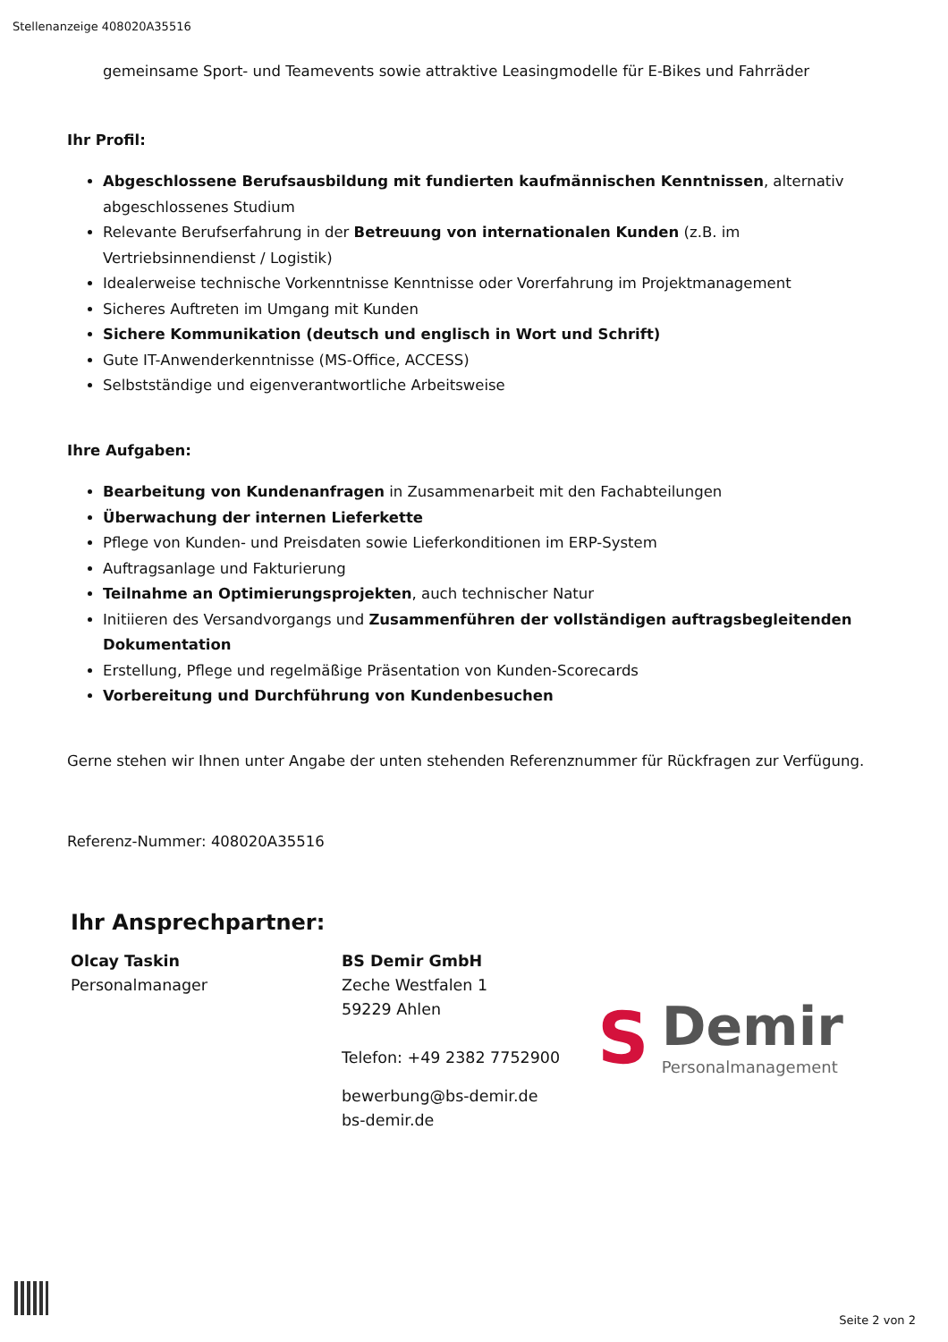Stellenanzeige 408020A35516
gemeinsame Sport- und Teamevents sowie attraktive Leasingmodelle für E-Bikes und Fahrräder
Ihr Profil:
Abgeschlossene Berufsausbildung mit fundierten kaufmännischen Kenntnissen, alternativ abgeschlossenes Studium
Relevante Berufserfahrung in der Betreuung von internationalen Kunden (z.B. im Vertriebsinnendienst / Logistik)
Idealerweise technische Vorkenntnisse Kenntnisse oder Vorerfahrung im Projektmanagement
Sicheres Auftreten im Umgang mit Kunden
Sichere Kommunikation (deutsch und englisch in Wort und Schrift)
Gute IT-Anwenderkenntnisse (MS-Office, ACCESS)
Selbstständige und eigenverantwortliche Arbeitsweise
Ihre Aufgaben:
Bearbeitung von Kundenanfragen in Zusammenarbeit mit den Fachabteilungen
Überwachung der internen Lieferkette
Pflege von Kunden- und Preisdaten sowie Lieferkonditionen im ERP-System
Auftragsanlage und Fakturierung
Teilnahme an Optimierungsprojekten, auch technischer Natur
Initiieren des Versandvorgangs und Zusammenführen der vollständigen auftragsbegleitenden Dokumentation
Erstellung, Pflege und regelmäßige Präsentation von Kunden-Scorecards
Vorbereitung und Durchführung von Kundenbesuchen
Gerne stehen wir Ihnen unter Angabe der unten stehenden Referenznummer für Rückfragen zur Verfügung.
Referenz-Nummer: 408020A35516
Ihr Ansprechpartner:
Olcay Taskin
Personalmanager
BS Demir GmbH
Zeche Westfalen 1
59229 Ahlen
Telefon: +49 2382 7752900
bewerbung@bs-demir.de
bs-demir.de
S
Demir
Personalmanagement
Seite 2 von 2